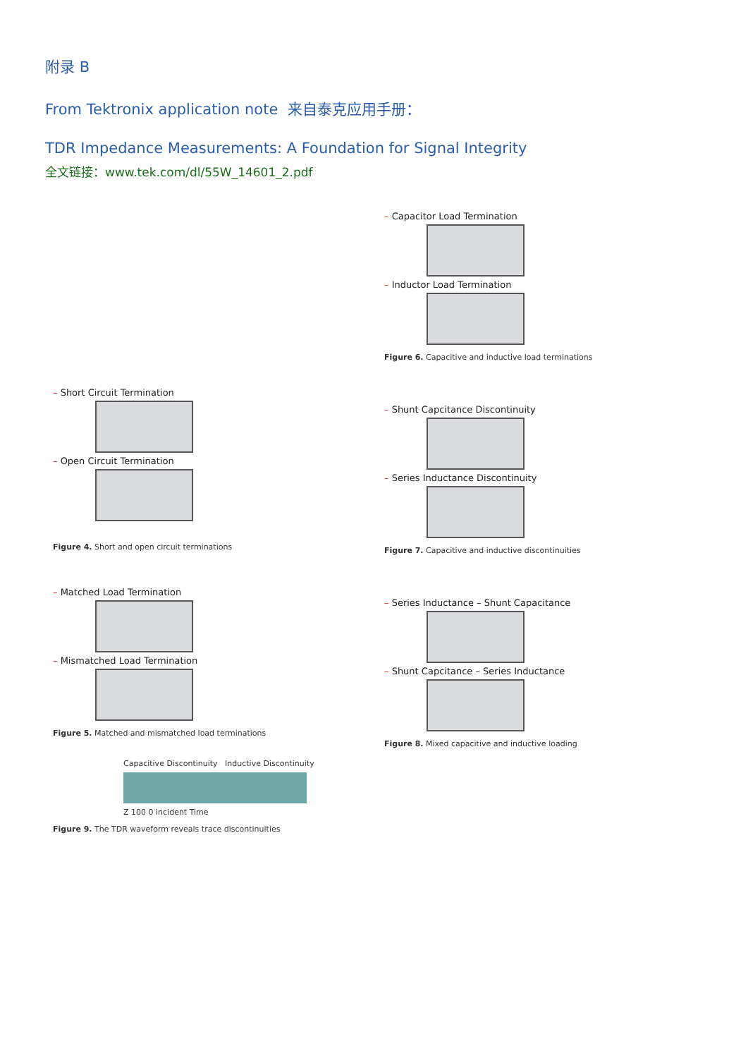附录 B
From Tektronix application note 来自泰克应用手册：
TDR Impedance Measurements: A Foundation for Signal Integrity
全文链接：www.tek.com/dl/55W_14601_2.pdf
– Short Circuit Termination
– Open Circuit Termination
Figure 4. Short and open circuit terminations
– Matched Load Termination
– Mismatched Load Termination
Figure 5. Matched and mismatched load terminations
Capacitive Discontinuity Inductive Discontinuity
Z 100 0 incident Time
Figure 9. The TDR waveform reveals trace discontinuities
– Capacitor Load Termination
– Inductor Load Termination
Figure 6. Capacitive and inductive load terminations
– Shunt Capcitance Discontinuity
– Series Inductance Discontinuity
Figure 7. Capacitive and inductive discontinuities
– Series Inductance – Shunt Capacitance
– Shunt Capcitance – Series Inductance
Figure 8. Mixed capacitive and inductive loading